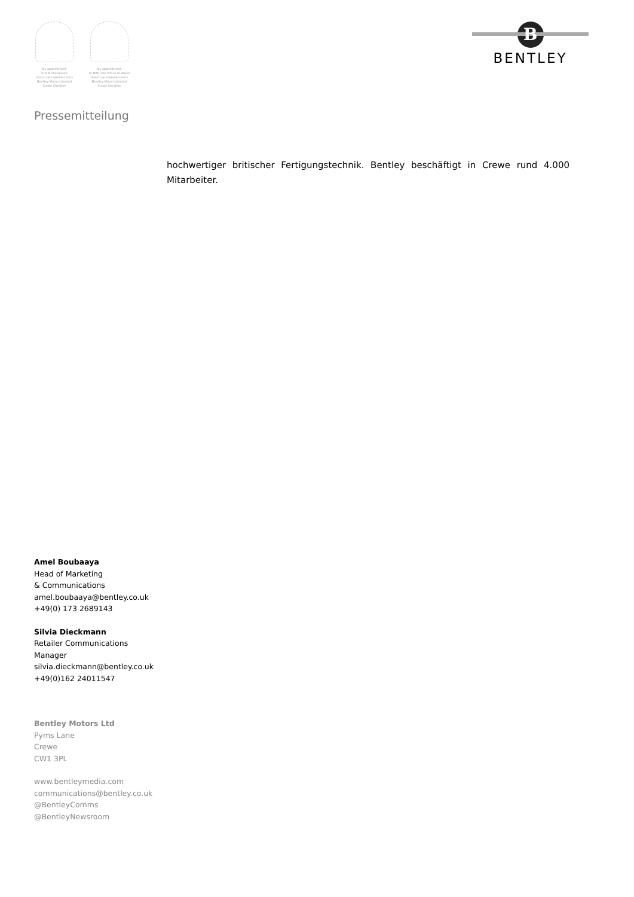By appointment
to HM The Queen
motor car manufacturers
Bentley Motors Limited
Crewe Cheshire
By appointment
to HRH The Prince of Wales
motor car manufacturers
Bentley Motors Limited
Crewe Cheshire
B
BENTLEY
Pressemitteilung
hochwertiger britischer Fertigungstechnik. Bentley beschäftigt in Crewe rund 4.000 Mitarbeiter.
Amel Boubaaya
Head of Marketing
& Communications
amel.boubaaya@bentley.co.uk
+49(0) 173 2689143
Silvia Dieckmann
Retailer Communications
Manager
silvia.dieckmann@bentley.co.uk
+49(0)162 24011547
Bentley Motors Ltd
Pyms Lane
Crewe
CW1 3PL
www.bentleymedia.com
communications@bentley.co.uk
@BentleyComms
@BentleyNewsroom